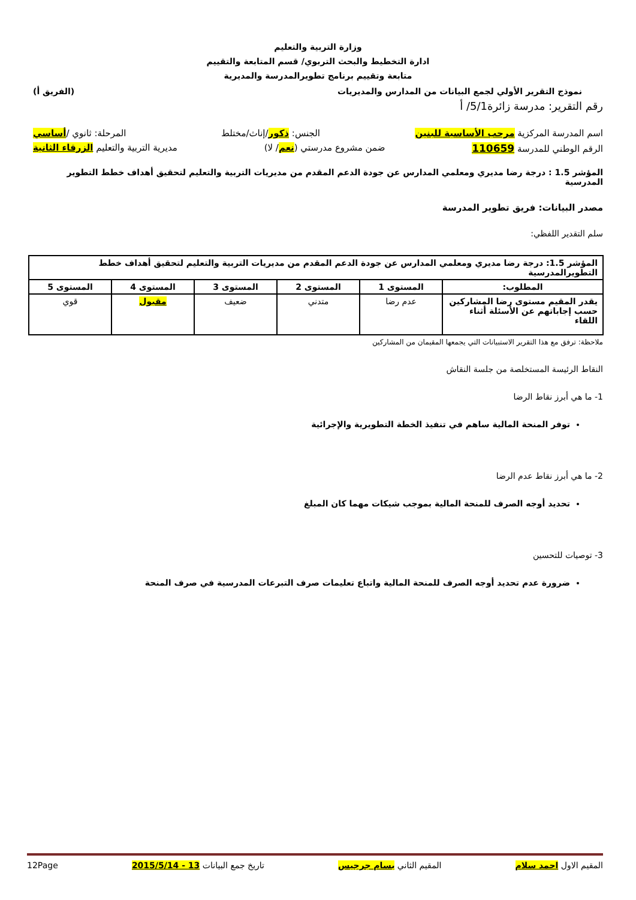وزارة التربية والتعليم
ادارة التخطيط والبحث التربوي/ قسم المتابعة والتقييم
متابعة وتقييم برنامج تطويرالمدرسة والمديرية
نموذج التقرير الأولي لجمع البيانات من المدارس والمديريات (الفريق أ)
رقم التقرير: مدرسة زائرة5/1/ أ
اسم المدرسة المركزية مرحب الأساسية للبنين الجنس: ذكور/إناث/مختلط المرحلة: ثانوي /أساسي
الرقم الوطني للمدرسة 110659 ضمن مشروع مدرستي (نعم/ لا) مديرية التربية والتعليم الزرقاء الثانية
المؤشر 1.5 : درجة رضا مديري ومعلمي المدارس عن جودة الدعم المقدم من مديريات التربية والتعليم لتحقيق أهداف خطط التطوير المدرسية
مصدر البيانات: فريق تطوير المدرسة
سلم التقدير اللفظي:
| المؤشر 1.5: درجة رضا مديري ومعلمي المدارس عن جودة الدعم المقدم من مديريات التربية والتعليم لتحقيق أهداف خطط التطويرالمدرسية | | | | | |
| --- | --- | --- | --- | --- | --- |
| المطلوب: | المستوى 1 | المستوى 2 | المستوى 3 | المستوى 4 | المستوى 5 |
| يقدر المقيم مستوى رضا المشاركين حسب إجاباتهم عن الأسئلة أثناء اللقاء | عدم رضا | متدني | ضعيف | مقبول | قوي |
ملاحظة: ترفق مع هذا التقرير الاستبيانات التي يجمعها المقيمان من المشاركين
النقاط الرئيسة المستخلصة من جلسة النقاش
1- ما هي أبرز نقاط الرضا
توفر المنحة المالية ساهم في تنفيذ الخطة التطويرية والإجرائية
2- ما هي أبرز نقاط عدم الرضا
تحديد أوجه الصرف للمنحة المالية بموجب شيكات مهما كان المبلغ
3- توصيات للتحسين
ضرورة عدم تحديد أوجه الصرف للمنحة المالية واتباع تعليمات صرف التبرعات المدرسية في صرف المنحة
المقيم الاول احمد سلام المقيم الثاني بسام جرجيس تاريخ جمع البيانات 13 - 2015/5/14 12Page